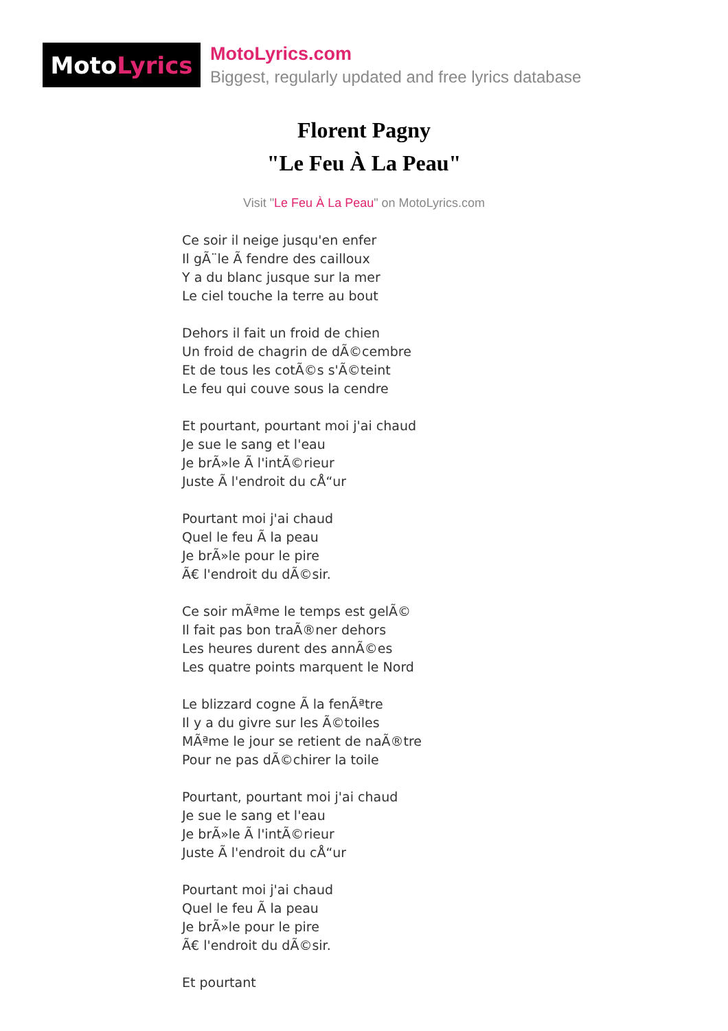Moto Lyrics
MotoLyrics.com
Biggest, regularly updated and free lyrics database
Florent Pagny
"Le Feu À La Peau"
Visit "Le Feu À La Peau" on MotoLyrics.com
Ce soir il neige jusqu'en enfer
Il gÃ¨le Ã fendre des cailloux
Y a du blanc jusque sur la mer
Le ciel touche la terre au bout
Dehors il fait un froid de chien
Un froid de chagrin de dÃ©cembre
Et de tous les cotÃ©s s'Ã©teint
Le feu qui couve sous la cendre
Et pourtant, pourtant moi j'ai chaud
Je sue le sang et l'eau
Je brÃ»le Ã l'intÃ©rieur
Juste Ã l'endroit du cÅ“ur
Pourtant moi j'ai chaud
Quel le feu Ã la peau
Je brÃ»le pour le pire
Ã€ l'endroit du dÃ©sir.
Ce soir mÃªme le temps est gelÃ©
Il fait pas bon traÃ®ner dehors
Les heures durent des annÃ©es
Les quatre points marquent le Nord
Le blizzard cogne Ã la fenÃªtre
Il y a du givre sur les Ã©toiles
MÃªme le jour se retient de naÃ®tre
Pour ne pas dÃ©chirer la toile
Pourtant, pourtant moi j'ai chaud
Je sue le sang et l'eau
Je brÃ»le Ã l'intÃ©rieur
Juste Ã l'endroit du cÅ“ur
Pourtant moi j'ai chaud
Quel le feu Ã la peau
Je brÃ»le pour le pire
Ã€ l'endroit du dÃ©sir.
Et pourtant